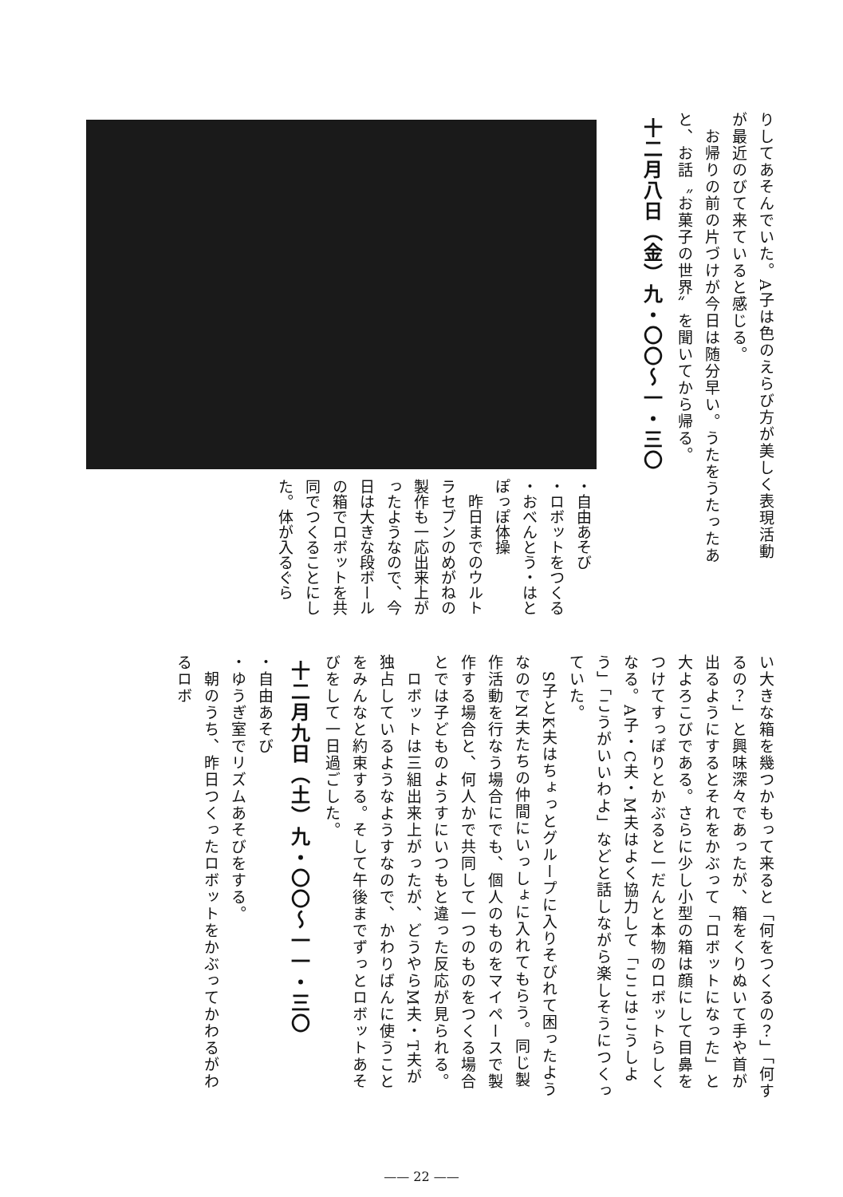りしてあそんでいた。A子は色のえらび方が美しく表現活動が最近のびて来ていると感じる。
　お帰りの前の片づけが今日は随分早い。うたをうたったあと、お話〝お菓子の世界〟を聞いてから帰る。
十二月八日（金）九・〇〇〜一・三〇
・自由あそび
・ロボットをつくる
・おべんとう・はとぽっぽ体操
　昨日までのウルトラセブンのめがねの製作も一応出来上がったようなので、今日は大きな段ボールの箱でロボットを共同でつくることにした。体が入るぐら
い大きな箱を幾つかもって来ると「何をつくるの？」「何するの？」と興味深々であったが、箱をくりぬいて手や首が出るようにするとそれをかぶって「ロボットになった」と大よろこびである。さらに少し小型の箱は顔にして目鼻をつけてすっぽりとかぶると一だんと本物のロボットらしくなる。A子・C夫・M夫はよく協力して「ここはこうしよう」「こうがいいわよ」などと話しながら楽しそうにつくっていた。
　S子とK夫はちょっとグループに入りそびれて困ったようなのでN夫たちの仲間にいっしょに入れてもらう。同じ製作活動を行なう場合にでも、個人のものをマイペースで製作する場合と、何人かで共同して一つのものをつくる場合とでは子どものようすにいつもと違った反応が見られる。
　ロボットは三組出来上がったが、どうやらM夫・T夫が独占しているようなようすなので、かわりばんに使うことをみんなと約束する。そして午後までずっとロボットあそびをして一日過ごした。
十二月九日（土）九・〇〇〜一一・三〇
・自由あそび
・ゆうぎ室でリズムあそびをする。
　朝のうち、昨日つくったロボットをかぶってかわるがわるロボ
—— 22 ——